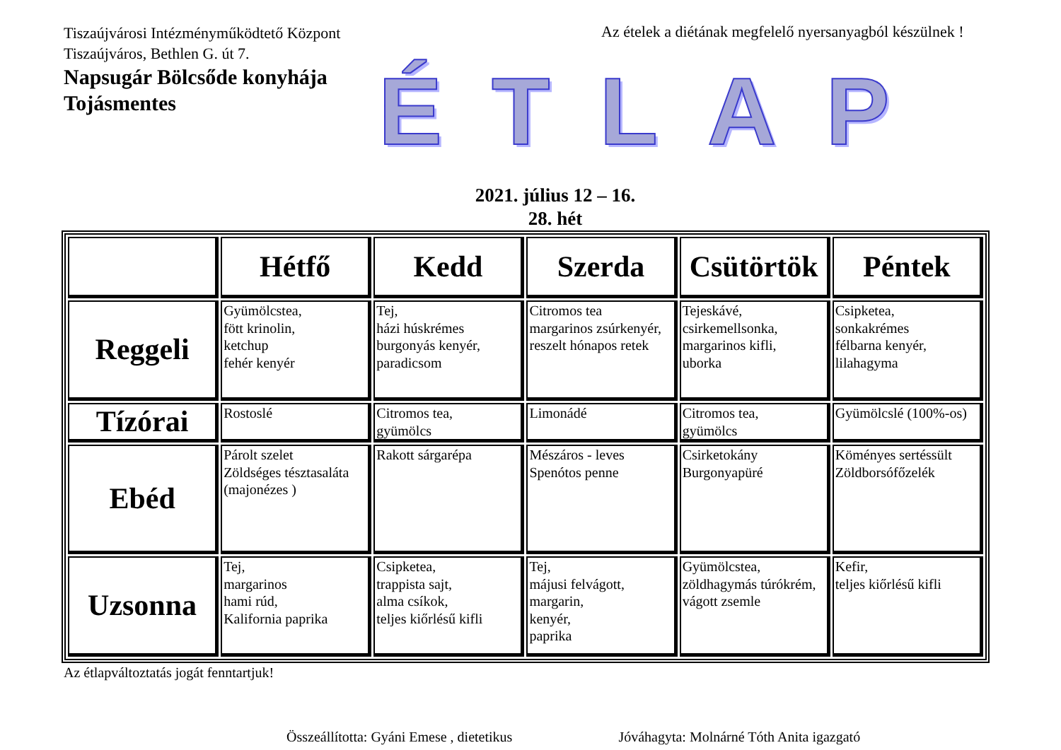Tiszaújvárosi Intézményműködtető Központ
Tiszaújváros, Bethlen G. út 7.
Napsugár Bölcsőde konyhája
Tojásmentes
Az ételek a diétának megfelelő nyersanyagból készülnek !
ÉTLAP
2021. július 12 – 16.
28. hét
| | Hétfő | Kedd | Szerda | Csütörtök | Péntek |
| --- | --- | --- | --- | --- | --- |
| Reggeli | Gyümölcstea, fött krinolin, ketchup fehér kenyér | Tej, házi húskrémes burgonyás kenyér, paradicsom | Citromos tea margarinos zsúrkenyér, reszelt hónapos retek | Tejeskávé, csirkemellsonka, margarinos kifli, uborka | Csipketea, sonkakrémes félbarna kenyér, lilahagyma |
| Tízórai | Rostoslé | Citromos tea, gyümölcs | Limonádé | Citromos tea, gyümölcs | Gyümölcslé (100%-os) |
| Ebéd | Párolt szelet Zöldséges tésztasaláta (majonézes ) | Rakott sárgarépa | Mészáros - leves Spenótos penne | Csirketokány Burgonyapüré | Köményes sertéssült Zöldborsófőzelék |
| Uzsonna | Tej, margarinos hami rúd, Kalifornia paprika | Csipketea, trappista sajt, alma csíkok, teljes kiőrlésű kifli | Tej, májusi felvágott, margarin, kenyér, paprika | Gyümölcstea, zöldhagymás túrókrém, vágott zsemle | Kefir, teljes kiőrlésű kifli |
Az étlapváltoztatás jogát fenntartjuk!
Összeállította: Gyáni Emese , dietetikus Jóváhagyta: Molnárné Tóth Anita igazgató